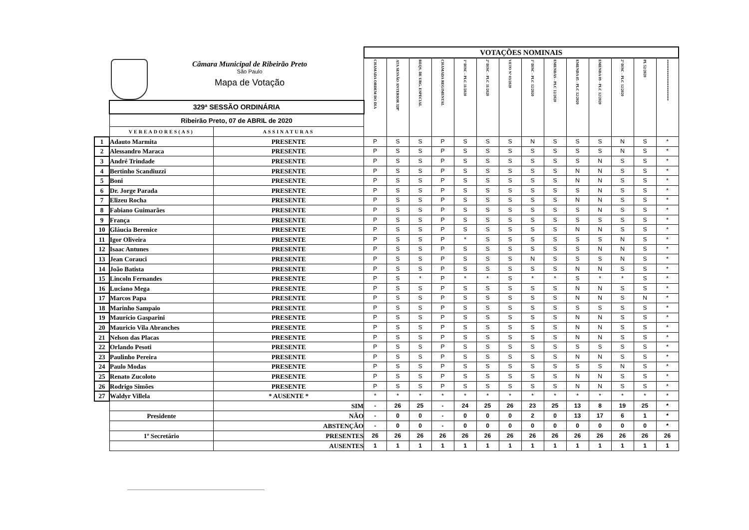Câmara Municipal de Ribeirão Preto
São Paulo
Mapa de Votação
| | | | VOTAÇÕES NOMINAIS | | | | | | | | | | | | | |
| | | | CHAMADA ORDEM DO DIA | ATA SESSÃO ANTERIOR 328ª | REQS. DE URG. ESPECIAL | CHAMADA REGIMENTAL | 1º DISC - PLC 11/2020 | 2º DISC - PLC 11/2020 | VETO Nº 03/2020 | 1º DISC - PLC 12/2020 | EMENDAS - PLC 12/2020 | EMENDA 05 - PLC 12/2020 | EMENDA 09 - PLC 12/2020 | 2º DISC - PLC 12/2020 | PL 52/2020 | ********************** |
| | 329ª SESSÃO ORDINÁRIA | | | | | | | | | | | | | | | |
| | Ribeirão Preto, 07 de ABRIL de 2020 | | | | | | | | | | | | | | | |
| | VEREADORES(AS) | ASSINATURAS | | | | | | | | | | | | | | |
| 1 | Adauto Marmita | PRESENTE | P | S | S | P | S | S | S | N | S | S | S | N | S | * |
| 2 | Alessandro Maraca | PRESENTE | P | S | S | P | S | S | S | S | S | S | S | N | S | * |
| 3 | André Trindade | PRESENTE | P | S | S | P | S | S | S | S | S | S | N | S | S | * |
| 4 | Bertinho Scandiuzzi | PRESENTE | P | S | S | P | S | S | S | S | S | N | N | S | S | * |
| 5 | Boni | PRESENTE | P | S | S | P | S | S | S | S | S | N | N | S | S | * |
| 6 | Dr. Jorge Parada | PRESENTE | P | S | S | P | S | S | S | S | S | S | N | S | S | * |
| 7 | Elizeu Rocha | PRESENTE | P | S | S | P | S | S | S | S | S | N | N | S | S | * |
| 8 | Fabiano Guimarães | PRESENTE | P | S | S | P | S | S | S | S | S | S | N | S | S | * |
| 9 | França | PRESENTE | P | S | S | P | S | S | S | S | S | S | S | S | S | * |
| 10 | Gláucia Berenice | PRESENTE | P | S | S | P | S | S | S | S | S | N | N | S | S | * |
| 11 | Igor Oliveira | PRESENTE | P | S | S | P | * | S | S | S | S | S | S | N | S | * |
| 12 | Isaac Antunes | PRESENTE | P | S | S | P | S | S | S | S | S | S | N | N | S | * |
| 13 | Jean Corauci | PRESENTE | P | S | S | P | S | S | S | N | S | S | S | N | S | * |
| 14 | João Batista | PRESENTE | P | S | S | P | S | S | S | S | S | N | N | S | S | * |
| 15 | Lincoln Fernandes | PRESENTE | P | S | * | P | * | * | S | * | * | S | * | * | S | * |
| 16 | Luciano Mega | PRESENTE | P | S | S | P | S | S | S | S | S | N | N | S | S | * |
| 17 | Marcos Papa | PRESENTE | P | S | S | P | S | S | S | S | S | N | N | S | N | * |
| 18 | Marinho Sampaio | PRESENTE | P | S | S | P | S | S | S | S | S | S | S | S | S | * |
| 19 | Maurício Gasparini | PRESENTE | P | S | S | P | S | S | S | S | S | N | N | S | S | * |
| 20 | Mauricio Vila Abranches | PRESENTE | P | S | S | P | S | S | S | S | S | N | N | S | S | * |
| 21 | Nelson das Placas | PRESENTE | P | S | S | P | S | S | S | S | S | N | N | S | S | * |
| 22 | Orlando Pesoti | PRESENTE | P | S | S | P | S | S | S | S | S | S | S | S | S | * |
| 23 | Paulinho Pereira | PRESENTE | P | S | S | P | S | S | S | S | S | N | N | S | S | * |
| 24 | Paulo Modas | PRESENTE | P | S | S | P | S | S | S | S | S | S | S | N | S | * |
| 25 | Renato Zucoloto | PRESENTE | P | S | S | P | S | S | S | S | S | N | N | S | S | * |
| 26 | Rodrigo Simões | PRESENTE | P | S | S | P | S | S | S | S | S | N | N | S | S | * |
| 27 | Waldyr Villela | * AUSENTE * | * | * | * | * | * | * | * | * | * | * | * | * | * | * |
| | | SIM | - | 26 | 25 | - | 24 | 25 | 26 | 23 | 25 | 13 | 8 | 19 | 25 | * |
| | Presidente | NÃO | - | 0 | 0 | - | 0 | 0 | 0 | 2 | 0 | 13 | 17 | 6 | 1 | * |
| | | ABSTENÇÃO | - | 0 | 0 | - | 0 | 0 | 0 | 0 | 0 | 0 | 0 | 0 | 0 | * |
| | 1º Secretário | PRESENTES | 26 | 26 | 26 | 26 | 26 | 26 | 26 | 26 | 26 | 26 | 26 | 26 | 26 | 26 |
| | | AUSENTES | 1 | 1 | 1 | 1 | 1 | 1 | 1 | 1 | 1 | 1 | 1 | 1 | 1 | 1 |